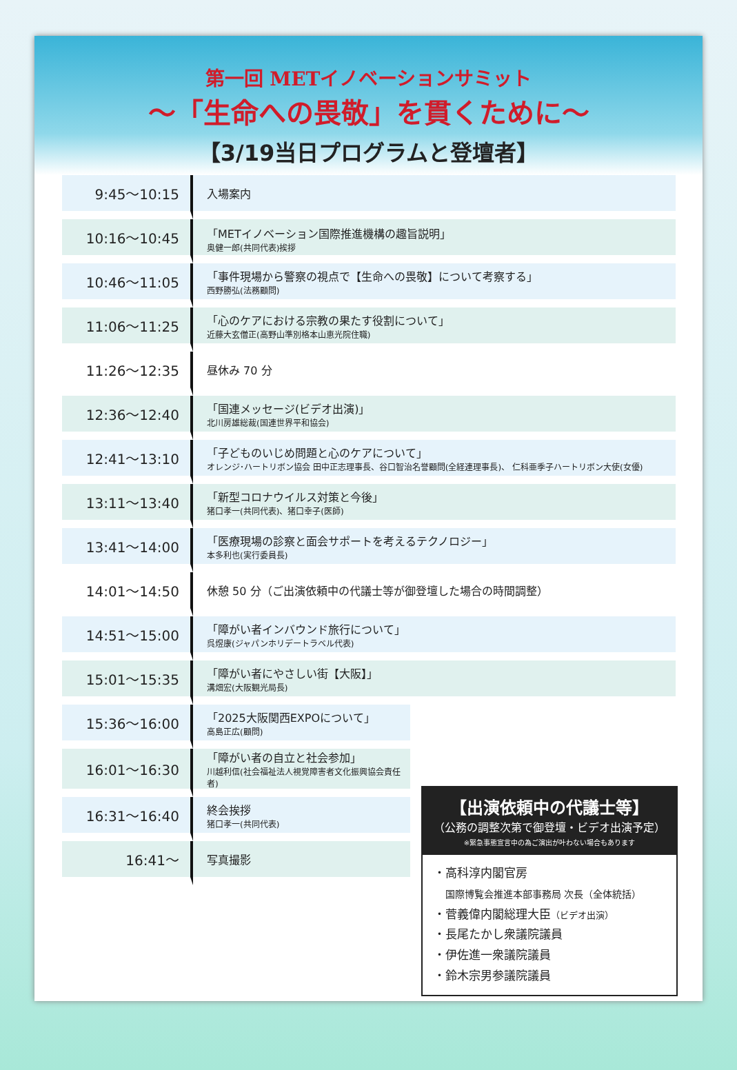第一回 METイノベーションサミット
〜「生命への畏敬」を貫くために〜
【3/19当日プログラムと登壇者】
| 9:45〜10:15 | 入場案内 |
| 10:16〜10:45 | 「METイノベーション国際推進機構の趣旨説明」 奥健一郎(共同代表)挨拶 |
| 10:46〜11:05 | 「事件現場から警察の視点で【生命への畏敬】について考察する」 西野勝弘(法務顧問) |
| 11:06〜11:25 | 「心のケアにおける宗教の果たす役割について」 近藤大玄僧正(高野山準別格本山恵光院住職) |
| 11:26〜12:35 | 昼休み 70 分 |
| 12:36〜12:40 | 「国連メッセージ(ビデオ出演)」 北川房雄総裁(国連世界平和協会) |
| 12:41〜13:10 | 「子どものいじめ問題と心のケアについて」 オレンジ･ハートリボン協会 田中正志理事長、谷口智治名誉顧問(全経連理事長)、 仁科亜季子ハートリボン大使(女優) |
| 13:11〜13:40 | 「新型コロナウイルス対策と今後」 猪口孝一(共同代表)、猪口幸子(医師) |
| 13:41〜14:00 | 「医療現場の診察と面会サポートを考えるテクノロジー」 本多利也(実行委員長) |
| 14:01〜14:50 | 休憩 50 分（ご出演依頼中の代議士等が御登壇した場合の時間調整） |
| 14:51〜15:00 | 「障がい者インバウンド旅行について」 呉煜康(ジャパンホリデートラベル代表) |
| 15:01〜15:35 | 「障がい者にやさしい街【大阪】」 溝畑宏(大阪観光局長) |
| 15:36〜16:00 | 「2025大阪関西EXPOについて」 高島正広(顧問) |
| 16:01〜16:30 | 「障がい者の自立と社会参加」 川越利信(社会福祉法人視覚障害者文化振興協会責任者) |
| 16:31〜16:40 | 終会挨拶 猪口孝一(共同代表) |
| 16:41〜 | 写真撮影 |
【出演依頼中の代議士等】
（公務の調整次第で御登壇・ビデオ出演予定）
※緊急事態宣言中の為ご演出が叶わない場合もあります
・高科淳内閣官房
　国際博覧会推進本部事務局 次長（全体統括）
・菅義偉内閣総理大臣（ビデオ出演）
・長尾たかし衆議院議員
・伊佐進一衆議院議員
・鈴木宗男参議院議員